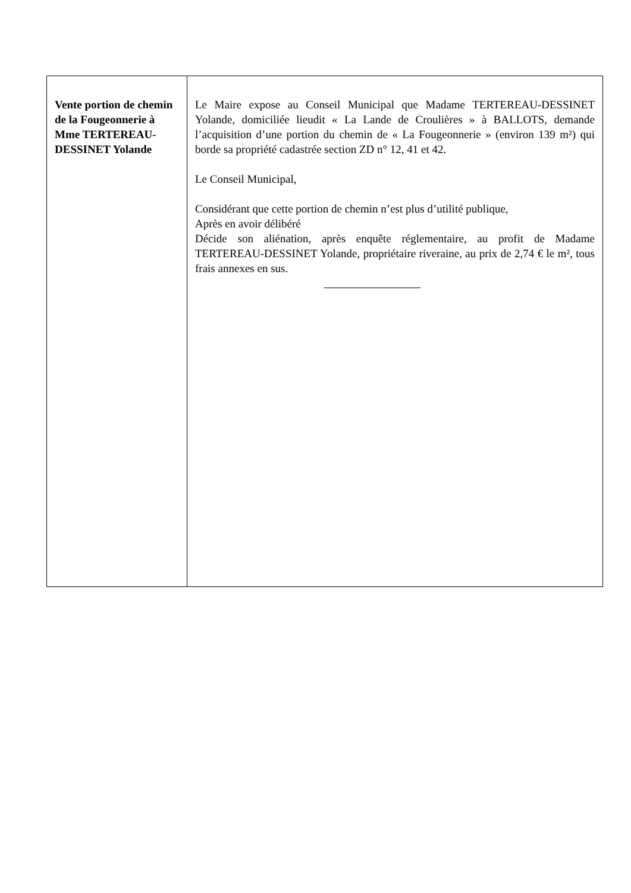| Vente portion de chemin de la Fougeonnerie à Mme TERTEREAU-DESSINET Yolande | Le Maire expose au Conseil Municipal que Madame TERTEREAU-DESSINET Yolande, domiciliée lieudit « La Lande de Croulières » à BALLOTS, demande l’acquisition d’une portion du chemin de « La Fougeonnerie » (environ 139 m²) qui borde sa propriété cadastrée section ZD n° 12, 41 et 42. Le Conseil Municipal, Considérant que cette portion de chemin n’est plus d’utilité publique, Après en avoir délibéré Décide son aliénation, après enquête réglementaire, au profit de Madame TERTEREAU-DESSINET Yolande, propriétaire riveraine, au prix de 2,74 € le m², tous frais annexes en sus. |